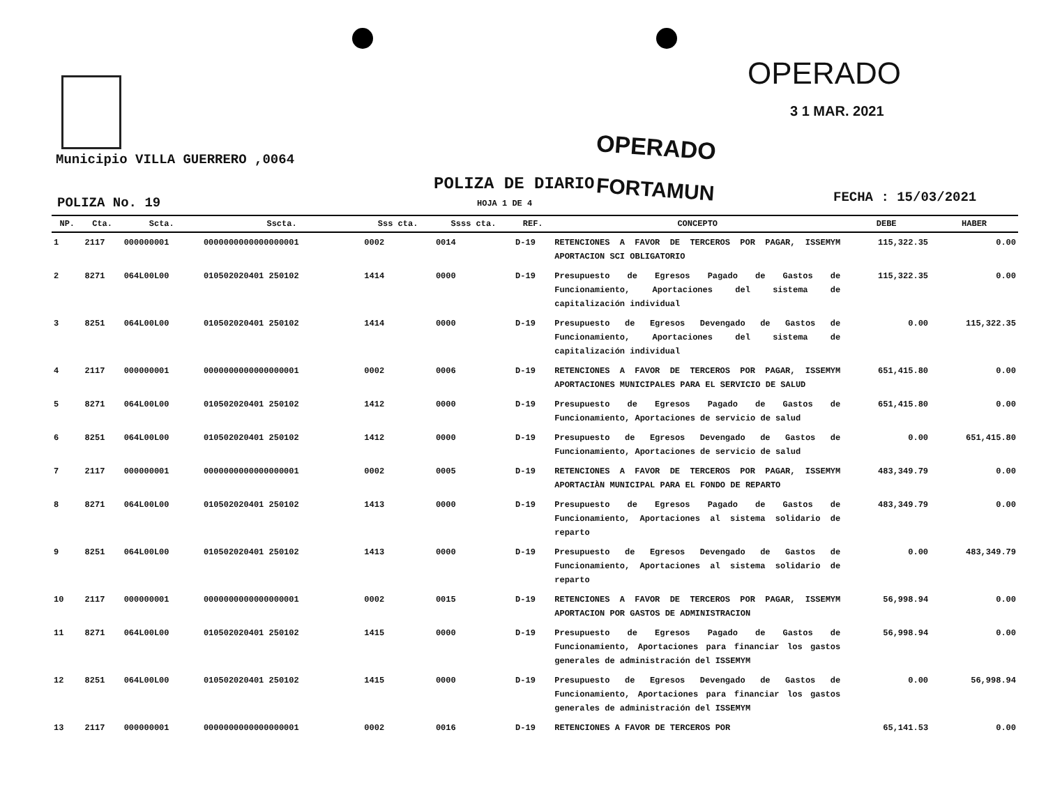OPERADO
3 1 MAR. 2021
Municipio VILLA GUERRERO ,0064 OPERADO
POLIZA DE DIARIO FORTAMUN
POLIZA No. 19 HOJA 1 DE 4 FECHA : 15/03/2021
| NP. | Cta. | Scta. | Sscta. | Sss cta. | Ssss cta. | REF. | CONCEPTO | DEBE | HABER |
| --- | --- | --- | --- | --- | --- | --- | --- | --- | --- |
| 1 | 2117 | 000000001 | 0000000000000000001 | 0002 | 0014 | D-19 | RETENCIONES A FAVOR DE TERCEROS POR PAGAR, ISSEMYM APORTACION SCI OBLIGATORIO | 115,322.35 | 0.00 |
| 2 | 8271 | 064L00L00 | 010502020401 250102 | 1414 | 0000 | D-19 | Presupuesto de Egresos Pagado de Gastos de Funcionamiento, Aportaciones del sistema de capitalización individual | 115,322.35 | 0.00 |
| 3 | 8251 | 064L00L00 | 010502020401 250102 | 1414 | 0000 | D-19 | Presupuesto de Egresos Devengado de Gastos de Funcionamiento, Aportaciones del sistema de capitalización individual | 0.00 | 115,322.35 |
| 4 | 2117 | 000000001 | 0000000000000000001 | 0002 | 0006 | D-19 | RETENCIONES A FAVOR DE TERCEROS POR PAGAR, ISSEMYM APORTACIONES MUNICIPALES PARA EL SERVICIO DE SALUD | 651,415.80 | 0.00 |
| 5 | 8271 | 064L00L00 | 010502020401 250102 | 1412 | 0000 | D-19 | Presupuesto de Egresos Pagado de Gastos de Funcionamiento, Aportaciones de servicio de salud | 651,415.80 | 0.00 |
| 6 | 8251 | 064L00L00 | 010502020401 250102 | 1412 | 0000 | D-19 | Presupuesto de Egresos Devengado de Gastos de Funcionamiento, Aportaciones de servicio de salud | 0.00 | 651,415.80 |
| 7 | 2117 | 000000001 | 0000000000000000001 | 0002 | 0005 | D-19 | RETENCIONES A FAVOR DE TERCEROS POR PAGAR, ISSEMYM APORTACIÀN MUNICIPAL PARA EL FONDO DE REPARTO | 483,349.79 | 0.00 |
| 8 | 8271 | 064L00L00 | 010502020401 250102 | 1413 | 0000 | D-19 | Presupuesto de Egresos Pagado de Gastos de Funcionamiento, Aportaciones al sistema solidario de reparto | 483,349.79 | 0.00 |
| 9 | 8251 | 064L00L00 | 010502020401 250102 | 1413 | 0000 | D-19 | Presupuesto de Egresos Devengado de Gastos de Funcionamiento, Aportaciones al sistema solidario de reparto | 0.00 | 483,349.79 |
| 10 | 2117 | 000000001 | 0000000000000000001 | 0002 | 0015 | D-19 | RETENCIONES A FAVOR DE TERCEROS POR PAGAR, ISSEMYM APORTACION POR GASTOS DE ADMINISTRACION | 56,998.94 | 0.00 |
| 11 | 8271 | 064L00L00 | 010502020401 250102 | 1415 | 0000 | D-19 | Presupuesto de Egresos Pagado de Gastos de Funcionamiento, Aportaciones para financiar los gastos generales de administración del ISSEMYM | 56,998.94 | 0.00 |
| 12 | 8251 | 064L00L00 | 010502020401 250102 | 1415 | 0000 | D-19 | Presupuesto de Egresos Devengado de Gastos de Funcionamiento, Aportaciones para financiar los gastos generales de administración del ISSEMYM | 0.00 | 56,998.94 |
| 13 | 2117 | 000000001 | 0000000000000000001 | 0002 | 0016 | D-19 | RETENCIONES A FAVOR DE TERCEROS POR | 65,141.53 | 0.00 |